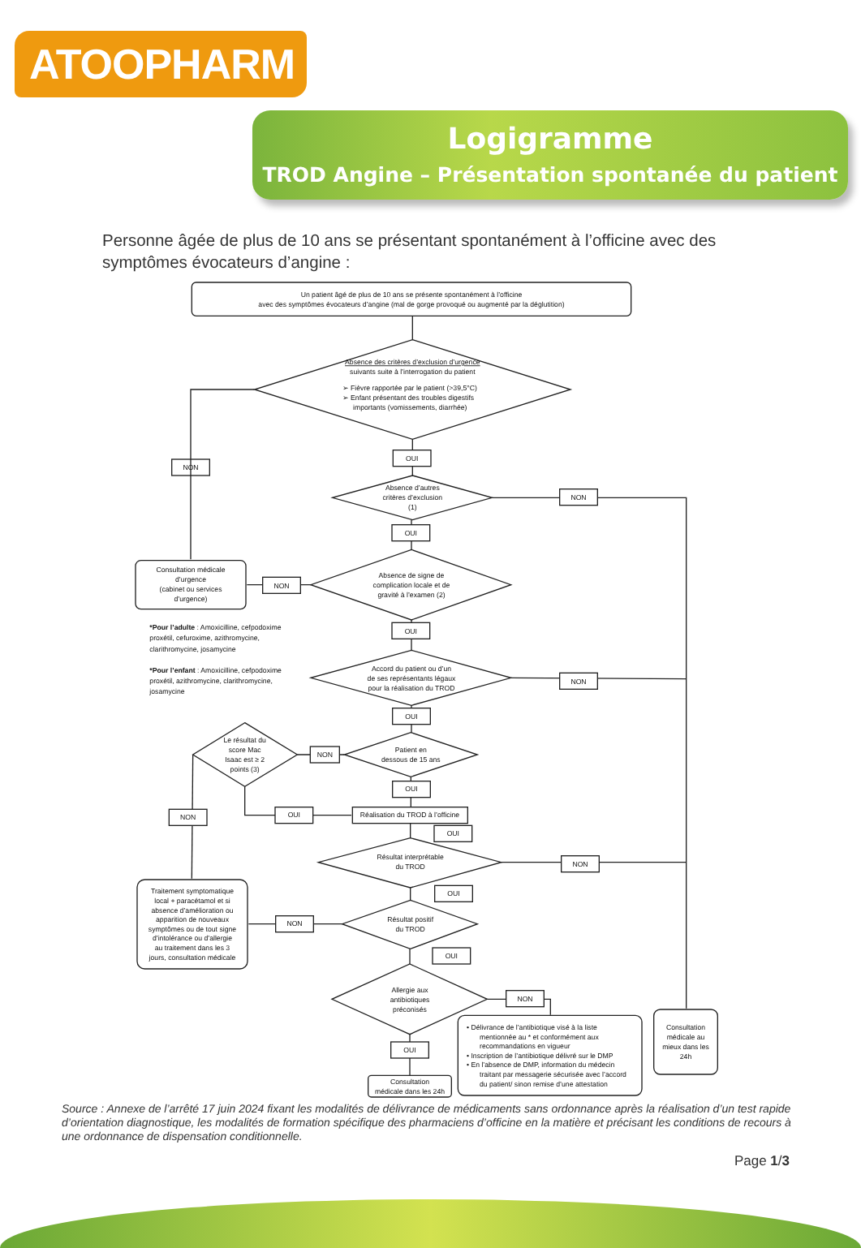ATOOPHARM
Logigramme
TROD Angine – Présentation spontanée du patient
Personne âgée de plus de 10 ans se présentant spontanément à l’officine avec des symptômes évocateurs d’angine :
Un patient âgé de plus de 10 ans se présente spontanément à l’officine
avec des symptômes évocateurs d’angine (mal de gorge provoqué ou augmenté par la déglutition)
Absence des critères d’exclusion d’urgence
suivants suite à l’interrogation du patient
➢ Fièvre rapportée par le patient (>39,5°C)
➢ Enfant présentant des troubles digestifs
importants (vomissements, diarrhée)
NON
OUI
Absence d’autres
critères d’exclusion
(1)
NON
OUI
Consultation médicale
d’urgence
(cabinet ou services
d’urgence)
Absence de signe de
complication locale et de
gravité à l’examen (2)
NON
OUI
*Pour l’adulte : Amoxicilline, cefpodoxime
proxétil, cefuroxime, azithromycine,
clarithromycine, josamycine
*Pour l’enfant : Amoxicilline, cefpodoxime
proxétil, azithromycine, clarithromycine,
josamycine
Accord du patient ou d’un
de ses représentants légaux
pour la réalisation du TROD
NON
OUI
Le résultat du
score Mac
Isaac est ≥ 2
points (3)
Patient en
dessous de 15 ans
NON
NON
OUI
OUI
Réalisation du TROD à l’officine
OUI
Résultat interprétable
du TROD
NON
OUI
Traitement symptomatique
local + paracétamol et si
absence d’amélioration ou
apparition de nouveaux
symptômes ou de tout signe
d’intolérance ou d’allergie
au traitement dans les 3
jours, consultation médicale
Résultat positif
du TROD
NON
OUI
Allergie aux
antibiotiques
préconisés
NON
OUI
Consultation
médicale dans les 24h
• Délivrance de l’antibiotique visé à la liste
mentionnée au * et conformément aux
recommandations en vigueur
• Inscription de l’antibiotique délivré sur le DMP
• En l’absence de DMP, information du médecin
traitant par messagerie sécurisée avec l’accord
du patient/ sinon remise d’une attestation
Consultation
médicale au
mieux dans les
24h
Source : Annexe de l’arrêté 17 juin 2024 fixant les modalités de délivrance de médicaments sans ordonnance après la réalisation d’un test rapide d’orientation diagnostique, les modalités de formation spécifique des pharmaciens d’officine en la matière et précisant les conditions de recours à une ordonnance de dispensation conditionnelle.
Page 1/3